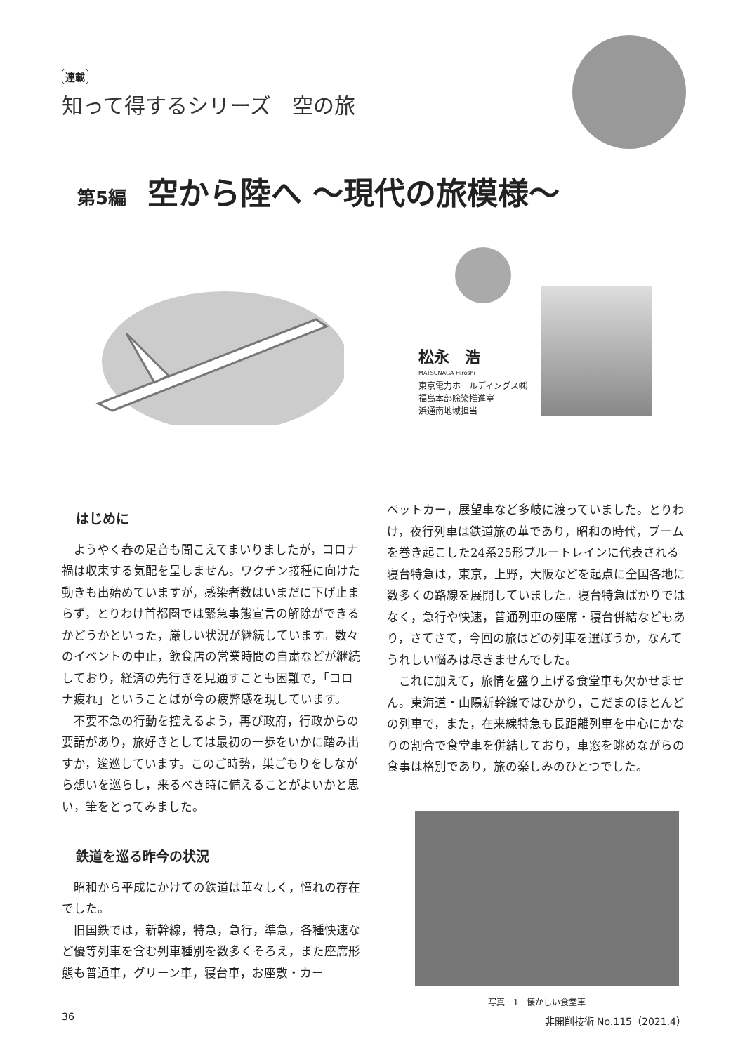連載
知って得するシリーズ　空の旅
第5編 空から陸へ ～現代の旅模様～
松永　浩
MATSUNAGA Hiroshi
東京電力ホールディングス㈱
福島本部除染推進室
浜通南地域担当
はじめに
ようやく春の足音も聞こえてまいりましたが，コロナ禍は収束する気配を呈しません。ワクチン接種に向けた動きも出始めていますが，感染者数はいまだに下げ止まらず，とりわけ首都圏では緊急事態宣言の解除ができるかどうかといった，厳しい状況が継続しています。数々のイベントの中止，飲食店の営業時間の自粛などが継続しており，経済の先行きを見通すことも困難で，「コロナ疲れ」ということばが今の疲弊感を現しています。
不要不急の行動を控えるよう，再び政府，行政からの要請があり，旅好きとしては最初の一歩をいかに踏み出すか，逡巡しています。このご時勢，巣ごもりをしながら想いを巡らし，来るべき時に備えることがよいかと思い，筆をとってみました。
鉄道を巡る昨今の状況
昭和から平成にかけての鉄道は華々しく，憧れの存在でした。
旧国鉄では，新幹線，特急，急行，準急，各種快速など優等列車を含む列車種別を数多くそろえ，また座席形態も普通車，グリーン車，寝台車，お座敷・カー
ペットカー，展望車など多岐に渡っていました。とりわけ，夜行列車は鉄道旅の華であり，昭和の時代，ブームを巻き起こした24系25形ブルートレインに代表される寝台特急は，東京，上野，大阪などを起点に全国各地に数多くの路線を展開していました。寝台特急ばかりではなく，急行や快速，普通列車の座席・寝台併結などもあり，さてさて，今回の旅はどの列車を選ぼうか，なんてうれしい悩みは尽きませんでした。
これに加えて，旅情を盛り上げる食堂車も欠かせません。東海道・山陽新幹線ではひかり，こだまのほとんどの列車で，また，在来線特急も長距離列車を中心にかなりの割合で食堂車を併結しており，車窓を眺めながらの食事は格別であり，旅の楽しみのひとつでした。
写真－1　懐かしい食堂車
36 非開削技術 No.115（2021.4）